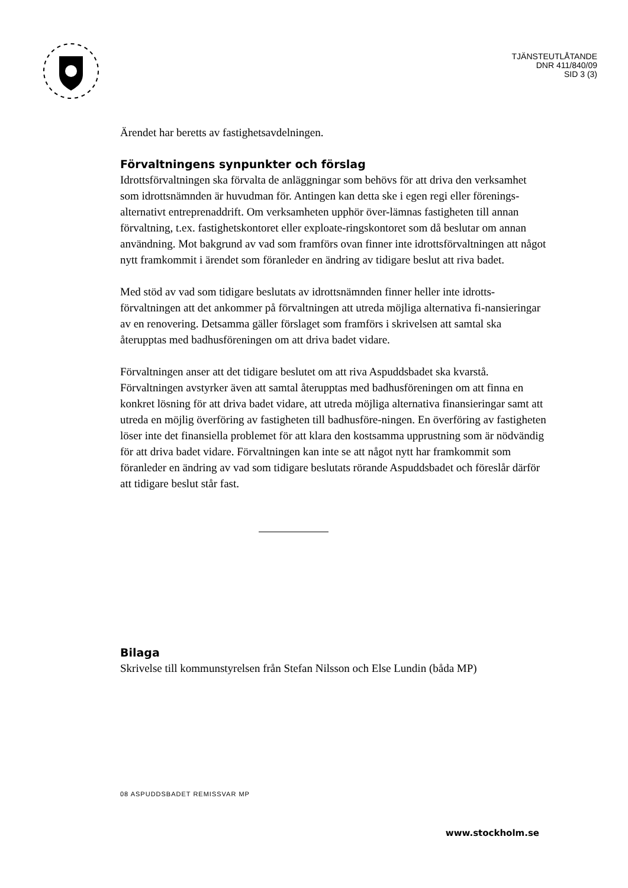TJÄNSTEUTLÅTANDE
DNR 411/840/09
SID 3 (3)
Ärendet har beretts av fastighetsavdelningen.
Förvaltningens synpunkter och förslag
Idrottsförvaltningen ska förvalta de anläggningar som behövs för att driva den verksamhet som idrottsnämnden är huvudman för. Antingen kan detta ske i egen regi eller förenings- alternativt entreprenaddrift. Om verksamheten upphör över-lämnas fastigheten till annan förvaltning, t.ex. fastighetskontoret eller exploate-ringskontoret som då beslutar om annan användning. Mot bakgrund av vad som framförs ovan finner inte idrottsförvaltningen att något nytt framkommit i ärendet som föranleder en ändring av tidigare beslut att riva badet.
Med stöd av vad som tidigare beslutats av idrottsnämnden finner heller inte idrotts-förvaltningen att det ankommer på förvaltningen att utreda möjliga alternativa fi-nansieringar av en renovering. Detsamma gäller förslaget som framförs i skrivelsen att samtal ska återupptas med badhusföreningen om att driva badet vidare.
Förvaltningen anser att det tidigare beslutet om att riva Aspuddsbadet ska kvarstå. Förvaltningen avstyrker även att samtal återupptas med badhusföreningen om att finna en konkret lösning för att driva badet vidare, att utreda möjliga alternativa finansieringar samt att utreda en möjlig överföring av fastigheten till badhusföre-ningen. En överföring av fastigheten löser inte det finansiella problemet för att klara den kostsamma upprustning som är nödvändig för att driva badet vidare. Förvaltningen kan inte se att något nytt har framkommit som föranleder en ändring av vad som tidigare beslutats rörande Aspuddsbadet och föreslår därför att tidigare beslut står fast.
Bilaga
Skrivelse till kommunstyrelsen från Stefan Nilsson och Else Lundin (båda MP)
08 ASPUDDSBADET REMISSVAR MP
www.stockholm.se